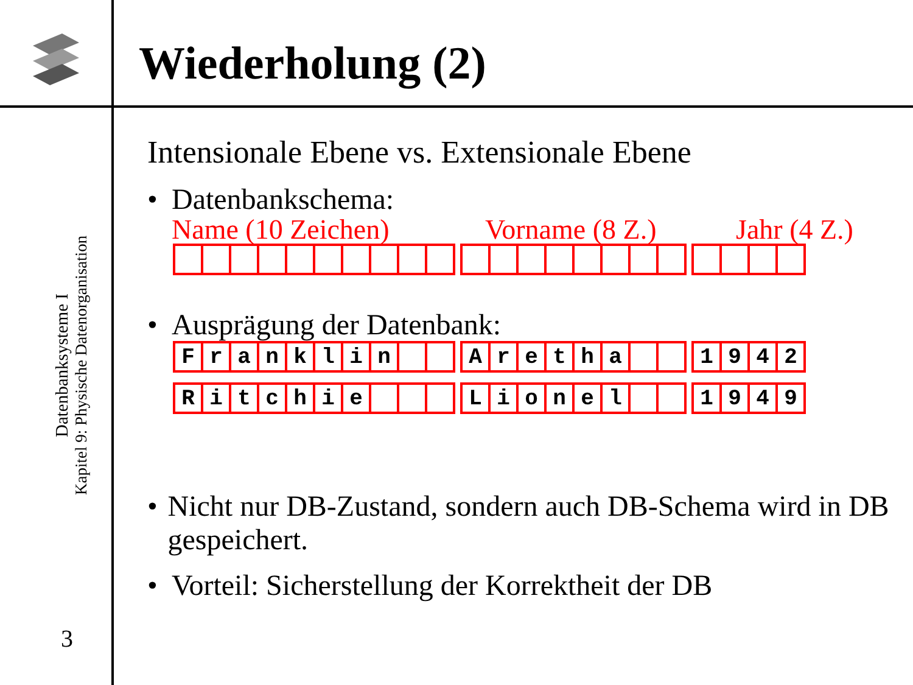Wiederholung (2)
Datenbanksysteme I
Kapitel 9: Physische Datenorganisation
3
Intensionale Ebene vs. Extensionale Ebene
• Datenbankschema:
Name (10 Zeichen) Vorname (8 Z.) Jahr (4 Z.)
• Ausprägung der Datenbank:
| F | r | a | n | k | l | i | n | | |
| A | r | e | t | h | a | | |
| 1 | 9 | 4 | 2 |
| R | i | t | c | h | i | e | | | |
| L | i | o | n | e | l | | |
| 1 | 9 | 4 | 9 |
• Nicht nur DB-Zustand, sondern auch DB-Schema wird in DB gespeichert.
• Vorteil: Sicherstellung der Korrektheit der DB